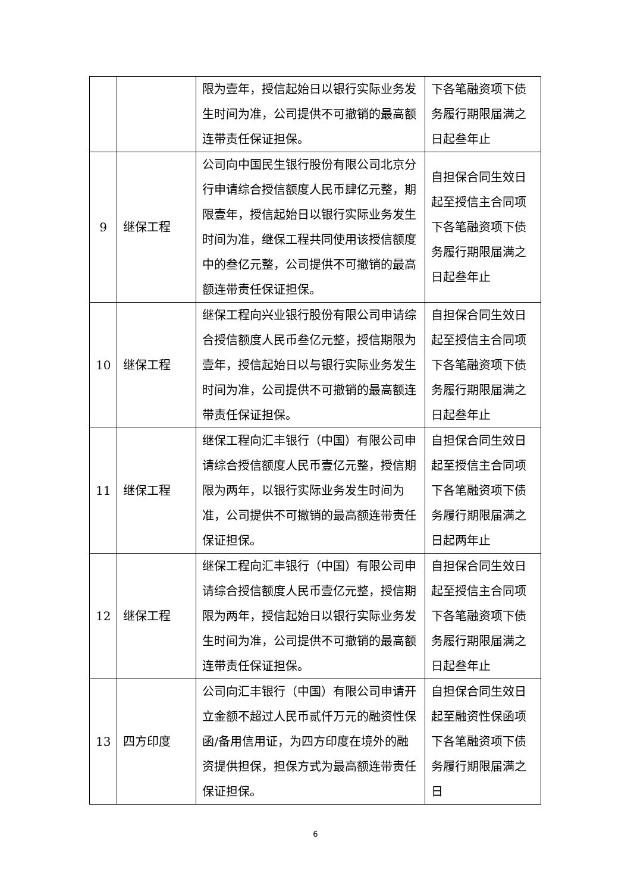| | | 限为壹年，授信起始日以银行实际业务发生时间为准，公司提供不可撤销的最高额连带责任保证担保。 | 下各笔融资项下债务履行期限届满之日起叁年止 |
| 9 | 继保工程 | 公司向中国民生银行股份有限公司北京分行申请综合授信额度人民币肆亿元整，期限壹年，授信起始日以银行实际业务发生时间为准，继保工程共同使用该授信额度中的叁亿元整，公司提供不可撤销的最高额连带责任保证担保。 | 自担保合同生效日起至授信主合同项下各笔融资项下债务履行期限届满之日起叁年止 |
| 10 | 继保工程 | 继保工程向兴业银行股份有限公司申请综合授信额度人民币叁亿元整，授信期限为壹年，授信起始日以与银行实际业务发生时间为准，公司提供不可撤销的最高额连带责任保证担保。 | 自担保合同生效日起至授信主合同项下各笔融资项下债务履行期限届满之日起叁年止 |
| 11 | 继保工程 | 继保工程向汇丰银行（中国）有限公司申请综合授信额度人民币壹亿元整，授信期限为两年，以银行实际业务发生时间为准，公司提供不可撤销的最高额连带责任保证担保。 | 自担保合同生效日起至授信主合同项下各笔融资项下债务履行期限届满之日起两年止 |
| 12 | 继保工程 | 继保工程向汇丰银行（中国）有限公司申请综合授信额度人民币壹亿元整，授信期限为两年，授信起始日以银行实际业务发生时间为准，公司提供不可撤销的最高额连带责任保证担保。 | 自担保合同生效日起至授信主合同项下各笔融资项下债务履行期限届满之日起叁年止 |
| 13 | 四方印度 | 公司向汇丰银行（中国）有限公司申请开立金额不超过人民币贰仟万元的融资性保函/备用信用证，为四方印度在境外的融资提供担保，担保方式为最高额连带责任保证担保。 | 自担保合同生效日起至融资性保函项下各笔融资项下债务履行期限届满之日 |
6